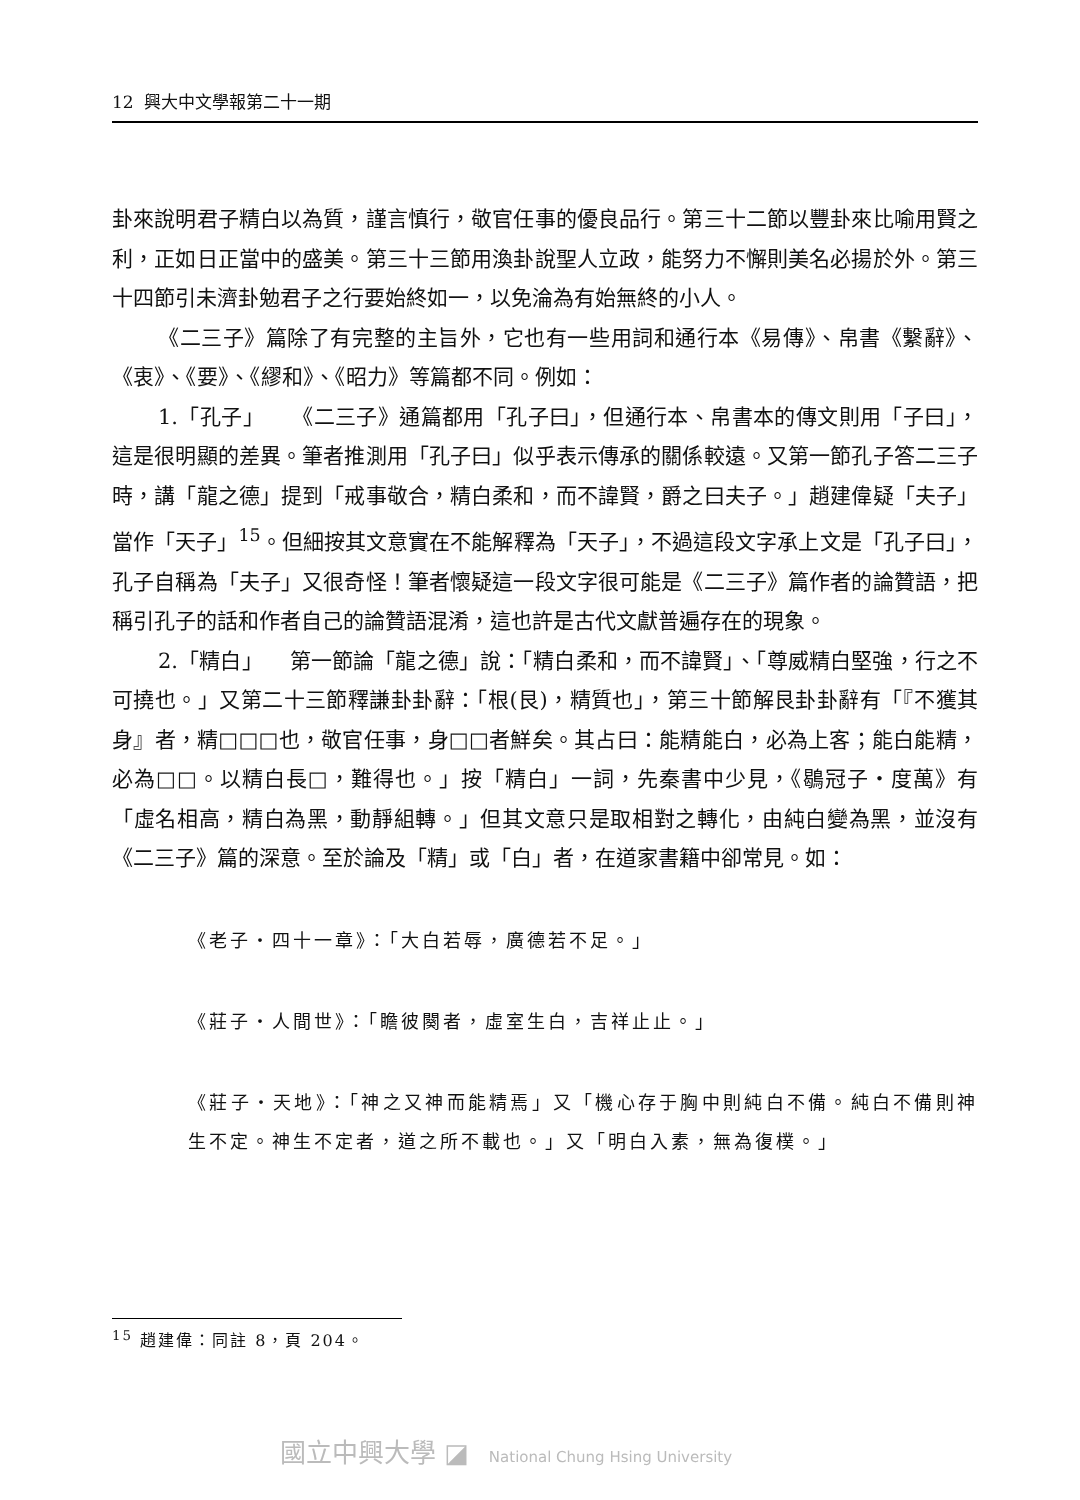12 興大中文學報第二十一期
卦來說明君子精白以為質，謹言慎行，敬官任事的優良品行。第三十二節以豐卦來比喻用賢之利，正如日正當中的盛美。第三十三節用渙卦說聖人立政，能努力不懈則美名必揚於外。第三十四節引未濟卦勉君子之行要始終如一，以免淪為有始無終的小人。
《二三子》篇除了有完整的主旨外，它也有一些用詞和通行本《易傳》、帛書《繫辭》、《衷》、《要》、《繆和》、《昭力》等篇都不同。例如：
1.「孔子」 《二三子》通篇都用「孔子曰」，但通行本、帛書本的傳文則用「子曰」，這是很明顯的差異。筆者推測用「孔子曰」似乎表示傳承的關係較遠。又第一節孔子答二三子時，講「龍之德」提到「戒事敬合，精白柔和，而不諱賢，爵之曰夫子。」趙建偉疑「夫子」當作「天子」<sup>15</sup>。但細按其文意實在不能解釋為「天子」，不過這段文字承上文是「孔子曰」，孔子自稱為「夫子」又很奇怪！筆者懷疑這一段文字很可能是《二三子》篇作者的論贊語，把稱引孔子的話和作者自己的論贊語混淆，這也許是古代文獻普遍存在的現象。
2.「精白」 第一節論「龍之德」說：「精白柔和，而不諱賢」、「尊威精白堅強，行之不可撓也。」又第二十三節釋謙卦卦辭：「根(艮)，精質也」，第三十節解艮卦卦辭有「『不獲其身』者，精□□□也，敬官任事，身□□者鮮矣。其占曰：能精能白，必為上客；能白能精，必為□□。以精白長□，難得也。」按「精白」一詞，先秦書中少見，《鶡冠子‧度萬》有「虛名相高，精白為黑，動靜組轉。」但其文意只是取相對之轉化，由純白變為黑，並沒有《二三子》篇的深意。至於論及「精」或「白」者，在道家書籍中卻常見。如：
《老子‧四十一章》：「大白若辱，廣德若不足。」
《莊子‧人間世》：「瞻彼闋者，虛室生白，吉祥止止。」
《莊子‧天地》：「神之又神而能精焉」又「機心存于胸中則純白不備。純白不備則神生不定。神生不定者，道之所不載也。」又「明白入素，無為復樸。」
<sup>15</sup> 趙建偉：同註 8，頁 204。
國立中興大學 ◪ National Chung Hsing University